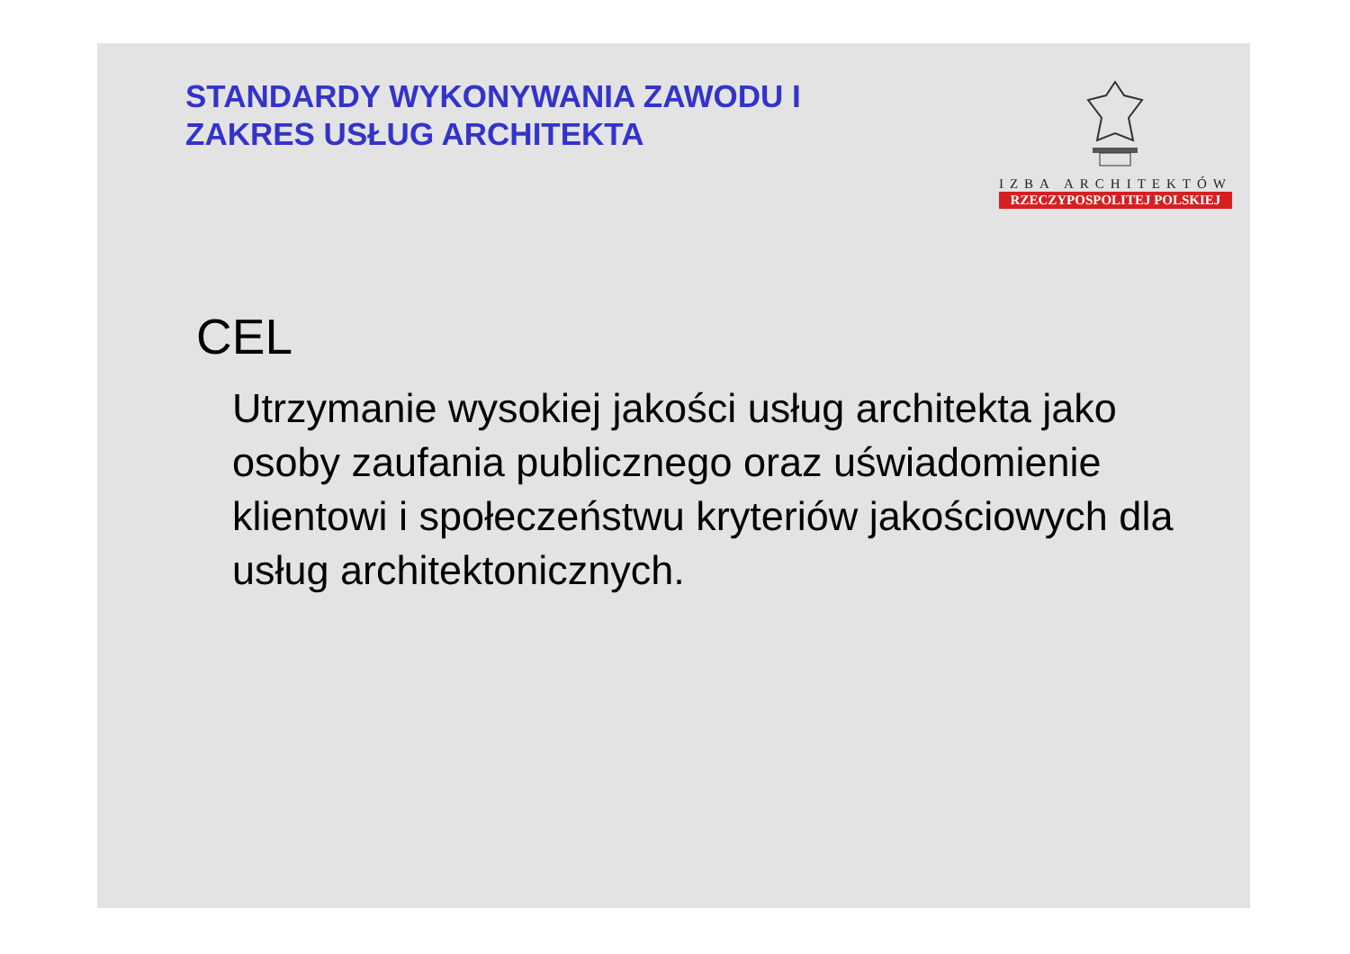STANDARDY WYKONYWANIA ZAWODU I
ZAKRES USŁUG ARCHITEKTA
IZBA ARCHITEKTÓW
RZECZYPOSPOLITEJ POLSKIEJ
CEL
Utrzymanie wysokiej jakości usług architekta jako osoby zaufania publicznego oraz uświadomienie klientowi i społeczeństwu kryteriów jakościowych dla usług architektonicznych.